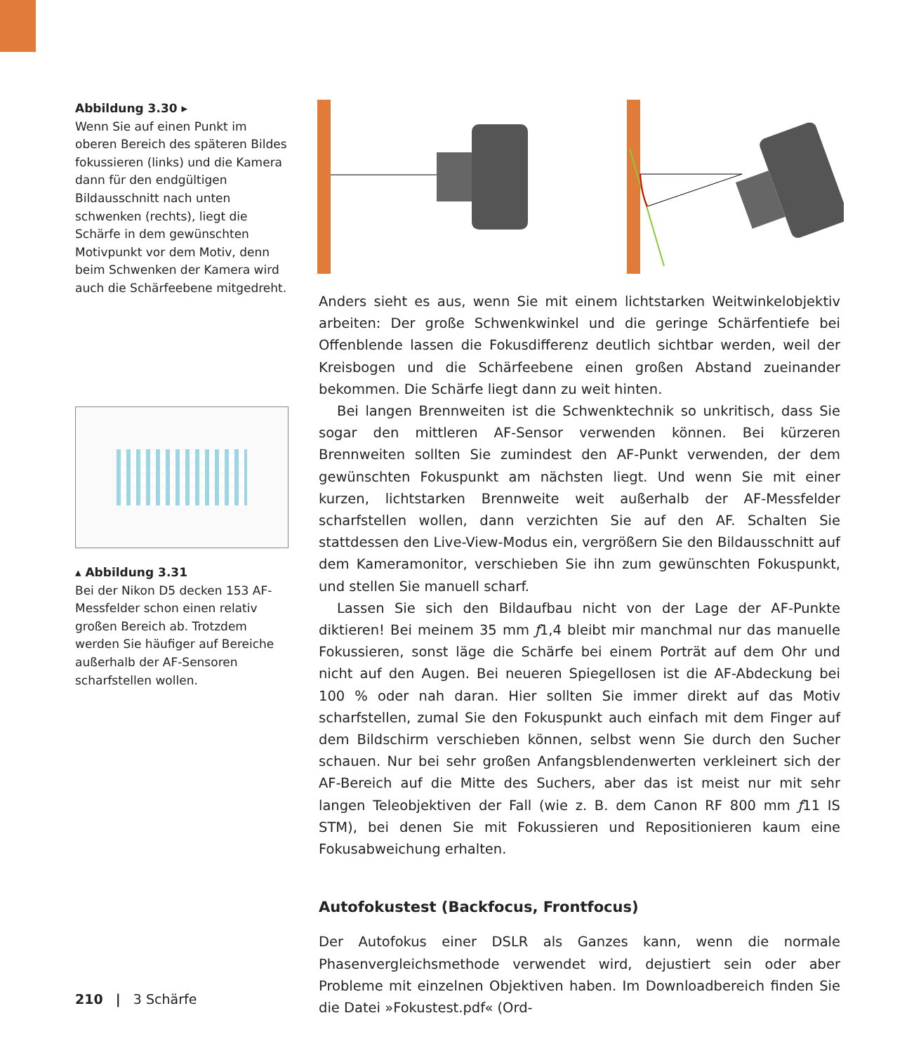Abbildung 3.30 ▸
Wenn Sie auf einen Punkt im oberen Bereich des späteren Bildes fokussieren (links) und die Kamera dann für den endgültigen Bildausschnitt nach unten schwenken (rechts), liegt die Schärfe in dem gewünschten Motivpunkt vor dem Motiv, denn beim Schwenken der Kamera wird auch die Schärfeebene mitgedreht.
▴ Abbildung 3.31
Bei der Nikon D5 decken 153 AF-Messfelder schon einen relativ großen Bereich ab. Trotzdem werden Sie häufiger auf Bereiche außerhalb der AF-Sensoren scharfstellen wollen.
Anders sieht es aus, wenn Sie mit einem lichtstarken Weitwinkelobjektiv arbeiten: Der große Schwenkwinkel und die geringe Schärfentiefe bei Offenblende lassen die Fokusdifferenz deutlich sichtbar werden, weil der Kreisbogen und die Schärfeebene einen großen Abstand zueinander bekommen. Die Schärfe liegt dann zu weit hinten.
Bei langen Brennweiten ist die Schwenktechnik so unkritisch, dass Sie sogar den mittleren AF-Sensor verwenden können. Bei kürzeren Brennweiten sollten Sie zumindest den AF-Punkt verwenden, der dem gewünschten Fokuspunkt am nächsten liegt. Und wenn Sie mit einer kurzen, lichtstarken Brennweite weit außerhalb der AF-Messfelder scharfstellen wollen, dann verzichten Sie auf den AF. Schalten Sie stattdessen den Live-View-Modus ein, vergrößern Sie den Bildausschnitt auf dem Kameramonitor, verschieben Sie ihn zum gewünschten Fokuspunkt, und stellen Sie manuell scharf.
Lassen Sie sich den Bildaufbau nicht von der Lage der AF-Punkte diktieren! Bei meinem 35 mm ƒ1,4 bleibt mir manchmal nur das manuelle Fokussieren, sonst läge die Schärfe bei einem Porträt auf dem Ohr und nicht auf den Augen. Bei neueren Spiegellosen ist die AF-Abdeckung bei 100 % oder nah daran. Hier sollten Sie immer direkt auf das Motiv scharfstellen, zumal Sie den Fokuspunkt auch einfach mit dem Finger auf dem Bildschirm verschieben können, selbst wenn Sie durch den Sucher schauen. Nur bei sehr großen Anfangsblendenwerten verkleinert sich der AF-Bereich auf die Mitte des Suchers, aber das ist meist nur mit sehr langen Teleobjektiven der Fall (wie z. B. dem Canon RF 800 mm ƒ11 IS STM), bei denen Sie mit Fokussieren und Repositionieren kaum eine Fokusabweichung erhalten.
Autofokustest (Backfocus, Frontfocus)
Der Autofokus einer DSLR als Ganzes kann, wenn die normale Phasenvergleichsmethode verwendet wird, dejustiert sein oder aber Probleme mit einzelnen Objektiven haben. Im Downloadbereich finden Sie die Datei »Fokustest.pdf« (Ord-
210 | 3 Schärfe